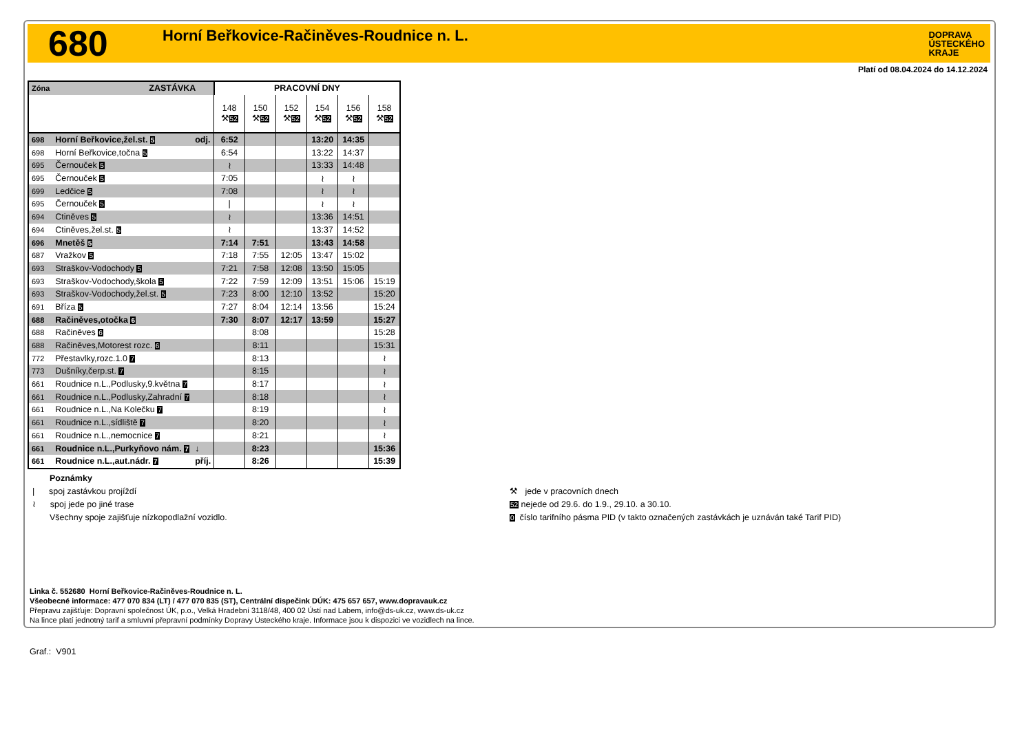680
Horní Beřkovice-Račiněves-Roudnice n. L.
DOPRAVA
ÚSTECKÉHO
KRAJE
Platí od 08.04.2024 do 14.12.2024
| Zóna | ZASTÁVKA | | PRACOVNÍ DNY | | | | | |
| --- | --- | --- | --- | --- | --- | --- | --- | --- |
| | | | 148 ⚒ 52 | 150 ⚒ 52 | 152 ⚒ 52 | 154 ⚒ 52 | 156 ⚒ 52 | 158 ⚒ 52 |
| 698 | Horní Beřkovice,žel.st. 5 | odj. | 6:52 | | | 13:20 | 14:35 | |
| 698 | Horní Beřkovice,točna 5 | | 6:54 | | | 13:22 | 14:37 | |
| 695 | Černouček 5 | | ≀ | | | 13:33 | 14:48 | |
| 695 | Černouček 5 | | 7:05 | | | ≀ | ≀ | |
| 699 | Ledčice 5 | | 7:08 | | | ≀ | ≀ | |
| 695 | Černouček 5 | | / | | | ≀ | ≀ | |
| 694 | Ctiněves 5 | | ≀ | | | 13:36 | 14:51 | |
| 694 | Ctiněves,žel.st. 5 | | ≀ | | | 13:37 | 14:52 | |
| 696 | Mnetěš 5 | | 7:14 | 7:51 | | 13:43 | 14:58 | |
| 687 | Vražkov 5 | | 7:18 | 7:55 | 12:05 | 13:47 | 15:02 | |
| 693 | Straškov-Vodochody 5 | | 7:21 | 7:58 | 12:08 | 13:50 | 15:05 | |
| 693 | Straškov-Vodochody,škola 5 | | 7:22 | 7:59 | 12:09 | 13:51 | 15:06 | 15:19 |
| 693 | Straškov-Vodochody,žel.st. 5 | | 7:23 | 8:00 | 12:10 | 13:52 | | 15:20 |
| 691 | Bříza 5 | | 7:27 | 8:04 | 12:14 | 13:56 | | 15:24 |
| 688 | Račiněves,otočka 6 | | 7:30 | 8:07 | 12:17 | 13:59 | | 15:27 |
| 688 | Račiněves 6 | | | 8:08 | | | | 15:28 |
| 688 | Račiněves,Motorest rozc. 6 | | | 8:11 | | | | 15:31 |
| 772 | Přestavlky,rozc.1.0 7 | | | 8:13 | | | | ≀ |
| 773 | Dušníky,čerp.st. 7 | | | 8:15 | | | | ≀ |
| 661 | Roudnice n.L.,Podlusky,9.května 7 | | | 8:17 | | | | ≀ |
| 661 | Roudnice n.L.,Podlusky,Zahradní 7 | | | 8:18 | | | | ≀ |
| 661 | Roudnice n.L.,Na Kolečku 7 | | | 8:19 | | | | ≀ |
| 661 | Roudnice n.L.,sídliště 7 | | | 8:20 | | | | ≀ |
| 661 | Roudnice n.L.,nemocnice 7 | | | 8:21 | | | | ≀ |
| 661 | Roudnice n.L.,Purkyňovo nám. 7 | ↓ | | 8:23 | | | | 15:36 |
| 661 | Roudnice n.L.,aut.nádr. 7 | příj. | | 8:26 | | | | 15:39 |
Poznámky
| spoj zastávkou projíždí
≀ spoj jede po jiné trase
Všechny spoje zajišťuje nízkopodlažní vozidlo.
⚒ jede v pracovních dnech
52 nejede od 29.6. do 1.9., 29.10. a 30.10.
0 číslo tarifního pásma PID (v takto označených zastávkách je uznáván také Tarif PID)
Linka č. 552680 Horní Beřkovice-Račiněves-Roudnice n. L.
Všeobecné informace: 477 070 834 (LT) / 477 070 835 (ST), Centrální dispečink DÚK: 475 657 657, www.dopravauk.cz
Přepravu zajišťuje: Dopravní společnost ÚK, p.o., Velká Hradební 3118/48, 400 02 Ústí nad Labem, info@ds-uk.cz, www.ds-uk.cz
Na lince platí jednotný tarif a smluvní přepravní podmínky Dopravy Ústeckého kraje. Informace jsou k dispozici ve vozidlech na lince.
Graf.: V901